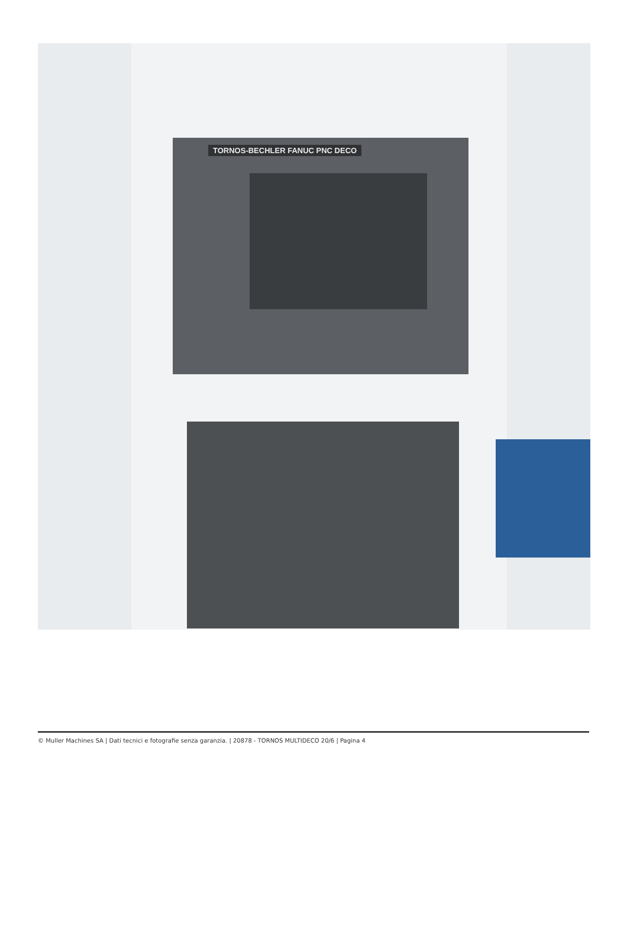TORNOS-BECHLER FANUC PNC DECO
© Muller Machines SA | Dati tecnici e fotografie senza garanzia. | 20878 - TORNOS MULTIDECO 20/6 | Pagina 4